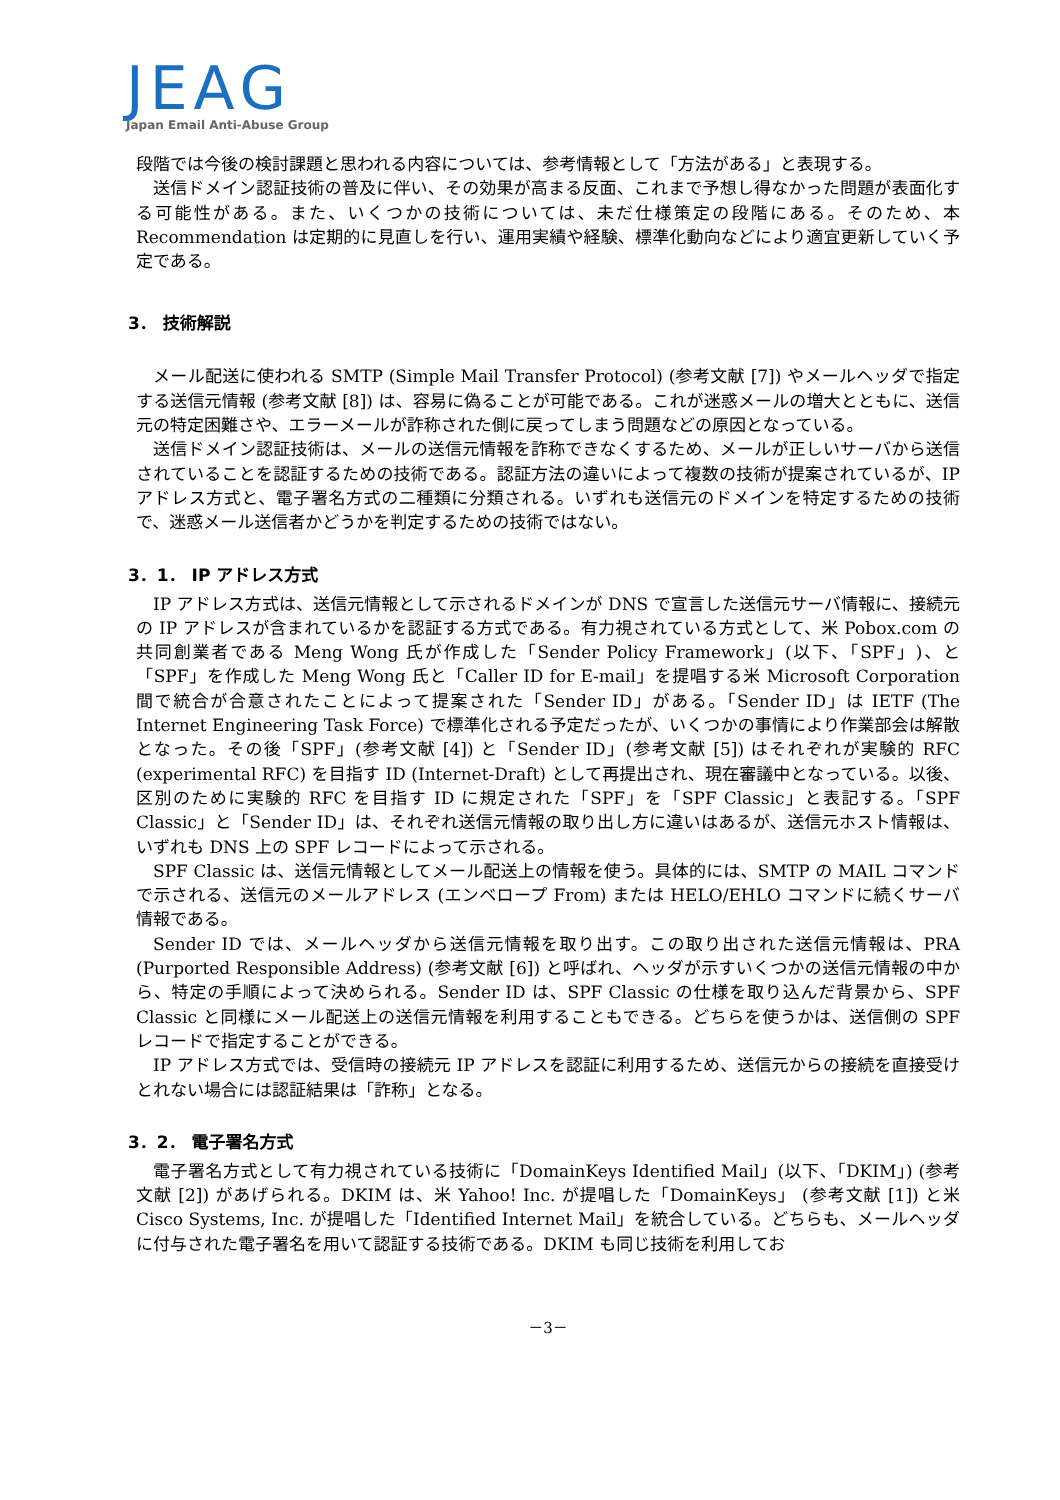JEAG
Japan Email Anti-Abuse Group
段階では今後の検討課題と思われる内容については、参考情報として「方法がある」と表現する。
送信ドメイン認証技術の普及に伴い、その効果が高まる反面、これまで予想し得なかった問題が表面化する可能性がある。また、いくつかの技術については、未だ仕様策定の段階にある。そのため、本 Recommendation は定期的に見直しを行い、運用実績や経験、標準化動向などにより適宜更新していく予定である。
3． 技術解説
メール配送に使われる SMTP (Simple Mail Transfer Protocol) (参考文献 [7]) やメールヘッダで指定する送信元情報 (参考文献 [8]) は、容易に偽ることが可能である。これが迷惑メールの増大とともに、送信元の特定困難さや、エラーメールが詐称された側に戻ってしまう問題などの原因となっている。
送信ドメイン認証技術は、メールの送信元情報を詐称できなくするため、メールが正しいサーバから送信されていることを認証するための技術である。認証方法の違いによって複数の技術が提案されているが、IP アドレス方式と、電子署名方式の二種類に分類される。いずれも送信元のドメインを特定するための技術で、迷惑メール送信者かどうかを判定するための技術ではない。
3．1． IP アドレス方式
IP アドレス方式は、送信元情報として示されるドメインが DNS で宣言した送信元サーバ情報に、接続元の IP アドレスが含まれているかを認証する方式である。有力視されている方式として、米 Pobox.com の共同創業者である Meng Wong 氏が作成した「Sender Policy Framework」(以下、「SPF」)、と「SPF」を作成した Meng Wong 氏と「Caller ID for E-mail」を提唱する米 Microsoft Corporation 間で統合が合意されたことによって提案された「Sender ID」がある。「Sender ID」は IETF (The Internet Engineering Task Force) で標準化される予定だったが、いくつかの事情により作業部会は解散となった。その後「SPF」(参考文献 [4]) と「Sender ID」(参考文献 [5]) はそれぞれが実験的 RFC (experimental RFC) を目指す ID (Internet-Draft) として再提出され、現在審議中となっている。以後、区別のために実験的 RFC を目指す ID に規定された「SPF」を「SPF Classic」と表記する。「SPF Classic」と「Sender ID」は、それぞれ送信元情報の取り出し方に違いはあるが、送信元ホスト情報は、いずれも DNS 上の SPF レコードによって示される。
SPF Classic は、送信元情報としてメール配送上の情報を使う。具体的には、SMTP の MAIL コマンドで示される、送信元のメールアドレス (エンベロープ From) または HELO/EHLO コマンドに続くサーバ情報である。
Sender ID では、メールヘッダから送信元情報を取り出す。この取り出された送信元情報は、PRA (Purported Responsible Address) (参考文献 [6]) と呼ばれ、ヘッダが示すいくつかの送信元情報の中から、特定の手順によって決められる。Sender ID は、SPF Classic の仕様を取り込んだ背景から、SPF Classic と同様にメール配送上の送信元情報を利用することもできる。どちらを使うかは、送信側の SPF レコードで指定することができる。
IP アドレス方式では、受信時の接続元 IP アドレスを認証に利用するため、送信元からの接続を直接受けとれない場合には認証結果は「詐称」となる。
3．2． 電子署名方式
電子署名方式として有力視されている技術に「DomainKeys Identified Mail」(以下、「DKIM」) (参考文献 [2]) があげられる。DKIM は、米 Yahoo! Inc. が提唱した「DomainKeys」 (参考文献 [1]) と米 Cisco Systems, Inc. が提唱した「Identified Internet Mail」を統合している。どちらも、メールヘッダに付与された電子署名を用いて認証する技術である。DKIM も同じ技術を利用してお
－3－